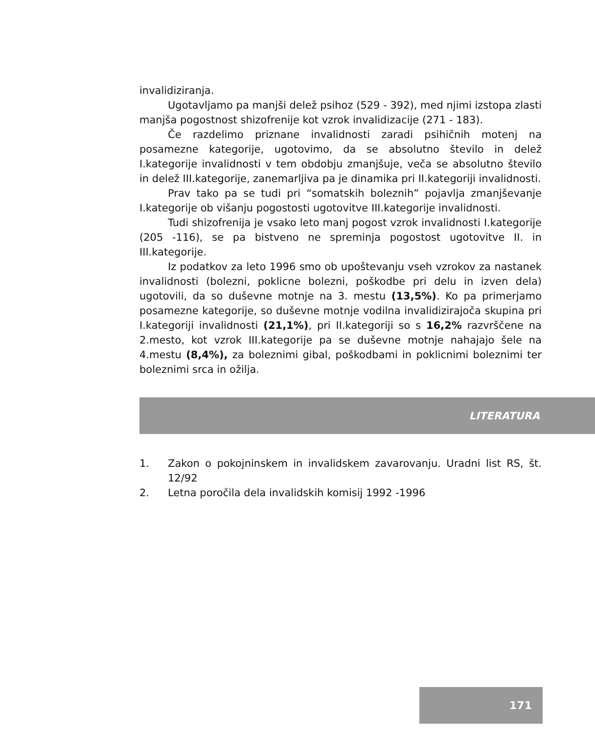invalidiziranja.
Ugotavljamo pa manjši delež psihoz (529 - 392), med njimi izstopa zlasti manjša pogostnost shizofrenije kot vzrok invalidizacije (271 - 183).
Če razdelimo priznane invalidnosti zaradi psihičnih motenj na posamezne kategorije, ugotovimo, da se absolutno število in delež I.kategorije invalidnosti v tem obdobju zmanjšuje, veča se absolutno število in delež III.kategorije, zanemarljiva pa je dinamika pri II.kategoriji invalidnosti.
Prav tako pa se tudi pri “somatskih boleznih” pojavlja zmanjševanje I.kategorije ob višanju pogostosti ugotovitve III.kategorije invalidnosti.
Tudi shizofrenija je vsako leto manj pogost vzrok invalidnosti I.kategorije (205 -116), se pa bistveno ne spreminja pogostost ugotovitve II. in III.kategorije.
Iz podatkov za leto 1996 smo ob upoštevanju vseh vzrokov za nastanek invalidnosti (bolezni, poklicne bolezni, poškodbe pri delu in izven dela) ugotovili, da so duševne motnje na 3. mestu (13,5%). Ko pa primerjamo posamezne kategorije, so duševne motnje vodilna invalidizirajoča skupina pri I.kategoriji invalidnosti (21,1%), pri II.kategoriji so s 16,2% razvrščene na 2.mesto, kot vzrok III.kategorije pa se duševne motnje nahajajo šele na 4.mestu (8,4%), za boleznimi gibal, poškodbami in poklicnimi boleznimi ter boleznimi srca in ožilja.
LITERATURA
1. Zakon o pokojninskem in invalidskem zavarovanju. Uradni list RS, št. 12/92
2. Letna poročila dela invalidskih komisij 1992 -1996
171